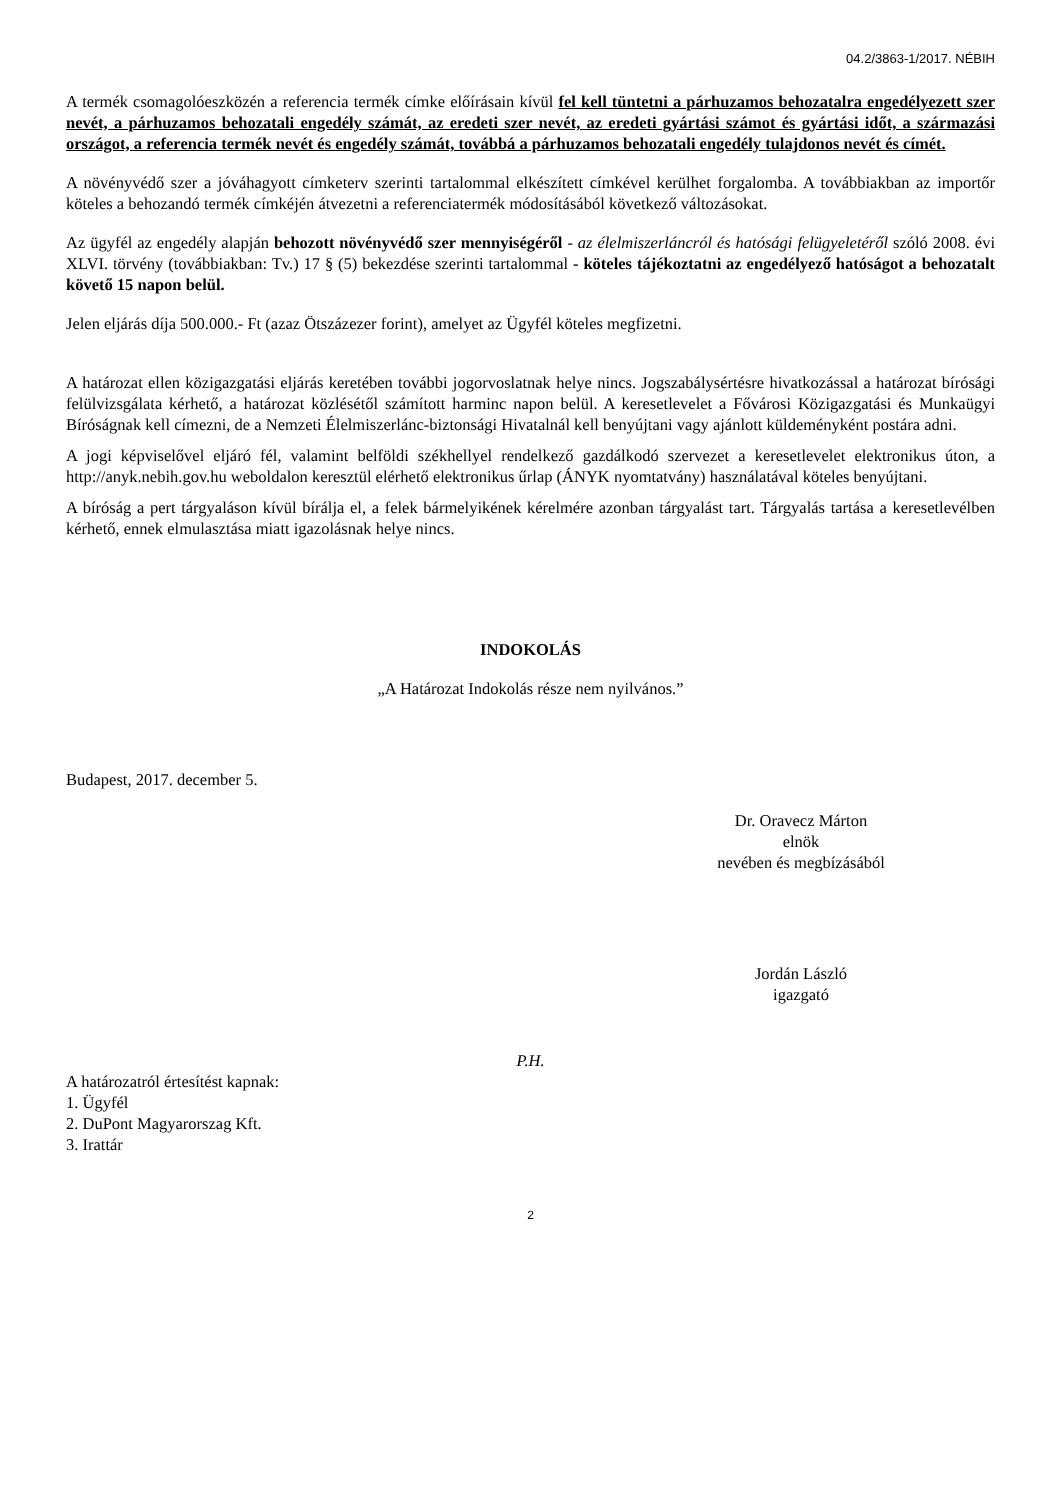04.2/3863-1/2017. NÉBIH
A termék csomagolóeszközén a referencia termék címke előírásain kívül fel kell tüntetni a párhuzamos behozatalra engedélyezett szer nevét, a párhuzamos behozatali engedély számát, az eredeti szer nevét, az eredeti gyártási számot és gyártási időt, a származási országot, a referencia termék nevét és engedély számát, továbbá a párhuzamos behozatali engedély tulajdonos nevét és címét.
A növényvédő szer a jóváhagyott címketerv szerinti tartalommal elkészített címkével kerülhet forgalomba. A továbbiakban az importőr köteles a behozandó termék címkéjén átvezetni a referenciatermék módosításából következő változásokat.
Az ügyfél az engedély alapján behozott növényvédő szer mennyiségéről - az élelmiszerláncról és hatósági felügyeletéről szóló 2008. évi XLVI. törvény (továbbiakban: Tv.) 17 § (5) bekezdése szerinti tartalommal - köteles tájékoztatni az engedélyező hatóságot a behozatalt követő 15 napon belül.
Jelen eljárás díja 500.000.- Ft (azaz Ötszázezer forint), amelyet az Ügyfél köteles megfizetni.
A határozat ellen közigazgatási eljárás keretében további jogorvoslatnak helye nincs. Jogszabálysértésre hivatkozással a határozat bírósági felülvizsgálata kérhető, a határozat közlésétől számított harminc napon belül. A keresetlevelet a Fővárosi Közigazgatási és Munkaügyi Bíróságnak kell címezni, de a Nemzeti Élelmiszerlánc-biztonsági Hivatalnál kell benyújtani vagy ajánlott küldeményként postára adni.
A jogi képviselővel eljáró fél, valamint belföldi székhellyel rendelkező gazdálkodó szervezet a keresetlevelet elektronikus úton, a http://anyk.nebih.gov.hu weboldalon keresztül elérhető elektronikus űrlap (ÁNYK nyomtatvány) használatával köteles benyújtani.
A bíróság a pert tárgyaláson kívül bírálja el, a felek bármelyikének kérelmére azonban tárgyalást tart. Tárgyalás tartása a keresetlevélben kérhető, ennek elmulasztása miatt igazolásnak helye nincs.
INDOKOLÁS
„A Határozat Indokolás része nem nyilvános.”
Budapest, 2017. december 5.
Dr. Oravecz Márton
elnök
nevében és megbízásából
Jordán László
igazgató
P.H.
A határozatról értesítést kapnak:
1. Ügyfél
2. DuPont Magyarorszag Kft.
3. Irattár
2